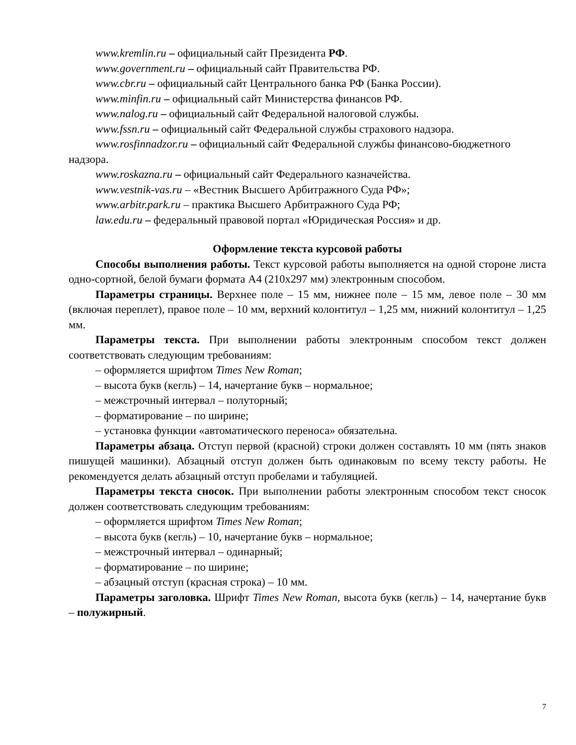www.kremlin.ru – официальный сайт Президента РФ.
www.government.ru – официальный сайт Правительства РФ.
www.cbr.ru – официальный сайт Центрального банка РФ (Банка России).
www.minfin.ru – официальный сайт Министерства финансов РФ.
www.nalog.ru – официальный сайт Федеральной налоговой службы.
www.fssn.ru – официальный сайт Федеральной службы страхового надзора.
www.rosfinnadzor.ru – официальный сайт Федеральной службы финансово-бюджетного надзора.
www.roskazna.ru – официальный сайт Федерального казначейства.
www.vestnik-vas.ru – «Вестник Высшего Арбитражного Суда РФ»;
www.arbitr.park.ru – практика Высшего Арбитражного Суда РФ;
law.edu.ru – федеральный правовой портал «Юридическая Россия» и др.
Оформление текста курсовой работы
Способы выполнения работы. Текст курсовой работы выполняется на одной стороне листа одно-сортной, белой бумаги формата А4 (210х297 мм) электронным способом.
Параметры страницы. Верхнее поле – 15 мм, нижнее поле – 15 мм, левое поле – 30 мм (включая переплет), правое поле – 10 мм, верхний колонтитул – 1,25 мм, нижний колонтитул – 1,25 мм.
Параметры текста. При выполнении работы электронным способом текст должен соответствовать следующим требованиям:
– оформляется шрифтом Times New Roman;
– высота букв (кегль) – 14, начертание букв – нормальное;
– межстрочный интервал – полуторный;
– форматирование – по ширине;
– установка функции «автоматического переноса» обязательна.
Параметры абзаца. Отступ первой (красной) строки должен составлять 10 мм (пять знаков пишущей машинки). Абзацный отступ должен быть одинаковым по всему тексту работы. Не рекомендуется делать абзацный отступ пробелами и табуляцией.
Параметры текста сносок. При выполнении работы электронным способом текст сносок должен соответствовать следующим требованиям:
– оформляется шрифтом Times New Roman;
– высота букв (кегль) – 10, начертание букв – нормальное;
– межстрочный интервал – одинарный;
– форматирование – по ширине;
– абзацный отступ (красная строка) – 10 мм.
Параметры заголовка. Шрифт Times New Roman, высота букв (кегль) – 14, начертание букв – полужирный.
7